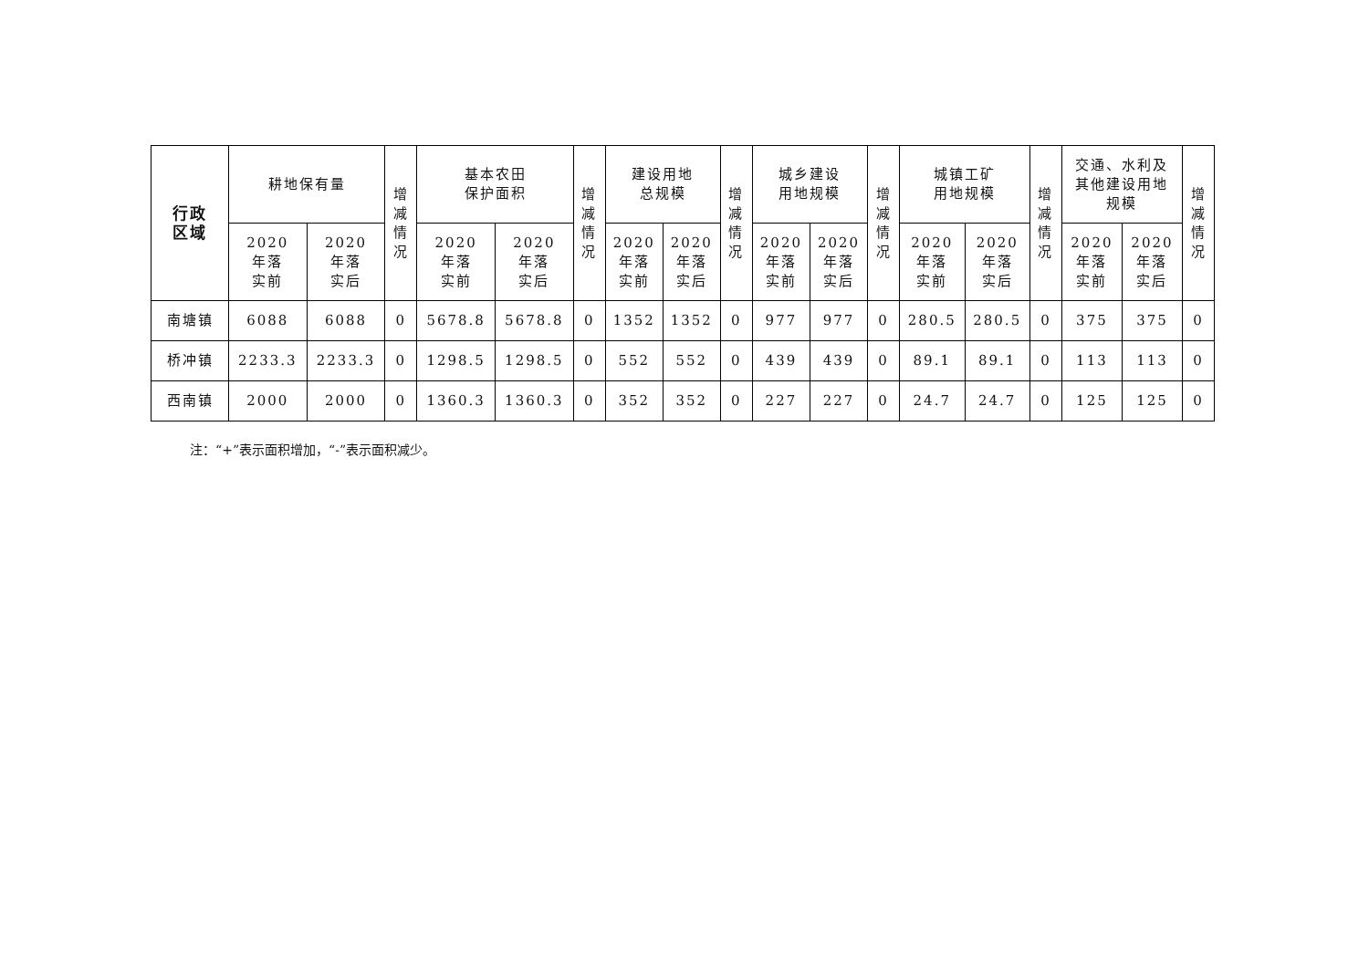| 行政 区域 | 耕地保有量 | | 增 减 情 况 | 基本农田 保护面积 | | 增 减 情 况 | 建设用地 总规模 | | 增 减 情 况 | 城乡建设 用地规模 | | 增 减 情 况 | 城镇工矿 用地规模 | | 增 减 情 况 | 交通、水利及 其他建设用地 规模 | | 增 减 情 况 |
| --- | --- | --- | --- | --- | --- | --- | --- | --- | --- | --- | --- | --- | --- | --- | --- | --- | --- | --- |
| | 2020 年落 实前 | 2020 年落 实后 | | 2020 年落 实前 | 2020 年落 实后 | | 2020 年落 实前 | 2020 年落 实后 | | 2020 年落 实前 | 2020 年落 实后 | | 2020 年落 实前 | 2020 年落 实后 | | 2020 年落 实前 | 2020 年落 实后 | |
| 南塘镇 | 6088 | 6088 | 0 | 5678.8 | 5678.8 | 0 | 1352 | 1352 | 0 | 977 | 977 | 0 | 280.5 | 280.5 | 0 | 375 | 375 | 0 |
| 桥冲镇 | 2233.3 | 2233.3 | 0 | 1298.5 | 1298.5 | 0 | 552 | 552 | 0 | 439 | 439 | 0 | 89.1 | 89.1 | 0 | 113 | 113 | 0 |
| 西南镇 | 2000 | 2000 | 0 | 1360.3 | 1360.3 | 0 | 352 | 352 | 0 | 227 | 227 | 0 | 24.7 | 24.7 | 0 | 125 | 125 | 0 |
注：“+”表示面积增加，“-”表示面积减少。